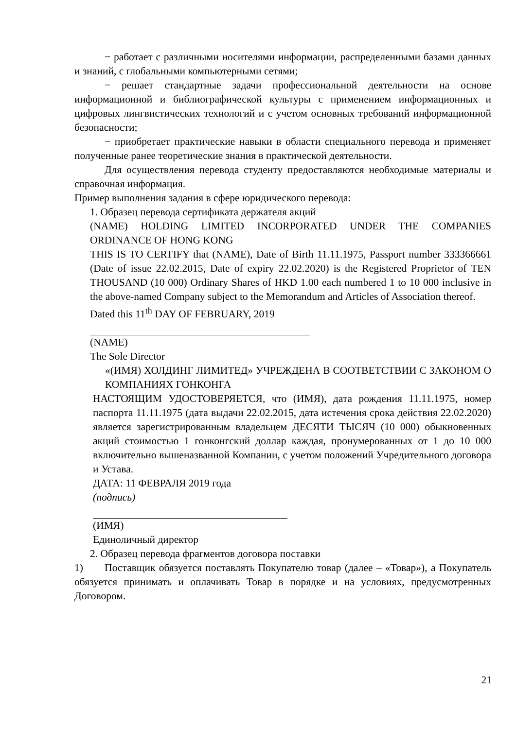− работает с различными носителями информации, распределенными базами данных и знаний, с глобальными компьютерными сетями;
− решает стандартные задачи профессиональной деятельности на основе информационной и библиографической культуры с применением информационных и цифровых лингвистических технологий и с учетом основных требований информационной безопасности;
− приобретает практические навыки в области специального перевода и применяет полученные ранее теоретические знания в практической деятельности.
Для осуществления перевода студенту предоставляются необходимые материалы и справочная информация.
Пример выполнения задания в сфере юридического перевода:
1. Образец перевода сертификата держателя акций
(NAME) HOLDING LIMITED INCORPORATED UNDER THE COMPANIES ORDINANCE OF HONG KONG
THIS IS TO CERTIFY that (NAME), Date of Birth 11.11.1975, Passport number 333366661 (Date of issue 22.02.2015, Date of expiry 22.02.2020) is the Registered Proprietor of TEN THOUSAND (10 000) Ordinary Shares of HKD 1.00 each numbered 1 to 10 000 inclusive in the above-named Company subject to the Memorandum and Articles of Association thereof.
Dated this 11<sup>th</sup> DAY OF FEBRUARY, 2019
(NAME)
The Sole Director
«(ИМЯ) ХОЛДИНГ ЛИМИТЕД» УЧРЕЖДЕНА В СООТВЕТСТВИИ С ЗАКОНОМ О КОМПАНИЯХ ГОНКОНГА
НАСТОЯЩИМ УДОСТОВЕРЯЕТСЯ, что (ИМЯ), дата рождения 11.11.1975, номер паспорта 11.11.1975 (дата выдачи 22.02.2015, дата истечения срока действия 22.02.2020) является зарегистрированным владельцем ДЕСЯТИ ТЫСЯЧ (10 000) обыкновенных акций стоимостью 1 гонконгский доллар каждая, пронумерованных от 1 до 10 000 включительно вышеназванной Компании, с учетом положений Учредительного договора и Устава.
ДАТА: 11 ФЕВРАЛЯ 2019 года
(подпись)
(ИМЯ)
Единоличный директор
2. Образец перевода фрагментов договора поставки
1) Поставщик обязуется поставлять Покупателю товар (далее – «Товар»), а Покупатель обязуется принимать и оплачивать Товар в порядке и на условиях, предусмотренных Договором.
21